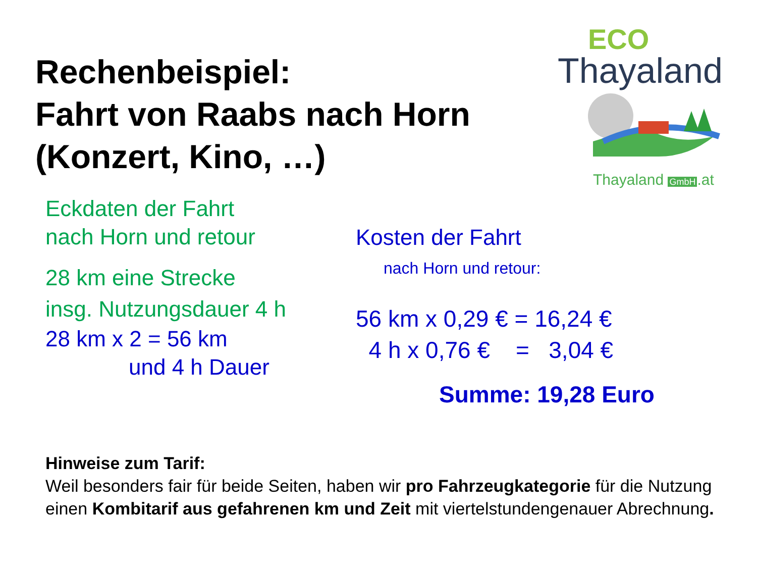Rechenbeispiel:
Fahrt von Raabs nach Horn
(Konzert, Kino, …)
ECO
Thayaland
Thayaland GmbH.at
Eckdaten der Fahrt
nach Horn und retour
28 km eine Strecke
insg. Nutzungsdauer 4 h
28 km x 2 = 56 km
und 4 h Dauer
Kosten der Fahrt
nach Horn und retour:
56 km x 0,29 € = 16,24 €
4 h x 0,76 € = 3,04 €
Summe: 19,28 Euro
Hinweise zum Tarif:
Weil besonders fair für beide Seiten, haben wir pro Fahrzeugkategorie für die Nutzung einen Kombitarif aus gefahrenen km und Zeit mit viertelstundengenauer Abrechnung.